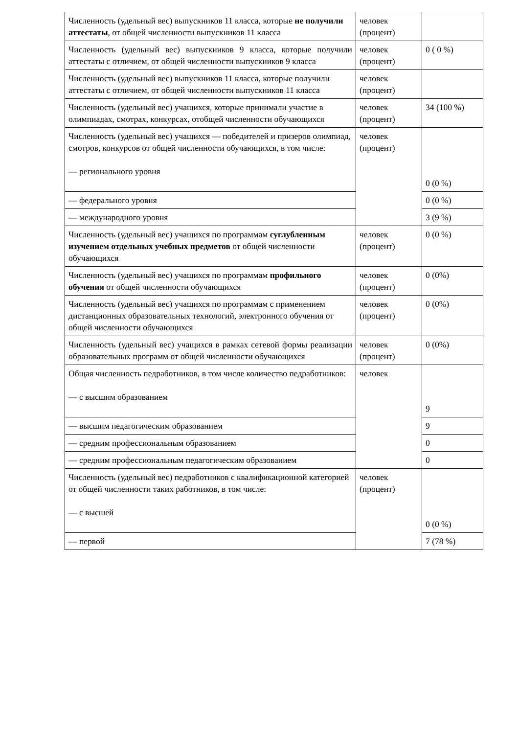| Численность (удельный вес) выпускников 11 класса, которые не получили аттестаты , от общей численности выпускников 11 класса | человек (процент) | |
| Численность (удельный вес) выпускников 9 класса, которые получили аттестаты с отличием, от общей численности выпускников 9 класса | человек (процент) | 0 ( 0 %) |
| Численность (удельный вес) выпускников 11 класса, которые получили аттестаты с отличием, от общей численности выпускников 11 класса | человек (процент) | |
| Численность (удельный вес) учащихся, которые принимали участие в олимпиадах, смотрах, конкурсах, отобщей численности обучающихся | человек (процент) | 34 (100 %) |
| Численность (удельный вес) учащихся — победителей и призеров олимпиад, смотров, конкурсов от общей численности обучающихся, в том числе: — регионального уровня | человек (процент) | 0 (0 %) |
| — федерального уровня | | 0 (0 %) |
| — международного уровня | | 3 (9 %) |
| Численность (удельный вес) учащихся по программам суглубленным изучением отдельных учебных предметов от общей численности обучающихся | человек (процент) | 0 (0 %) |
| Численность (удельный вес) учащихся по программам профильного обучения от общей численности обучающихся | человек (процент) | 0 (0%) |
| Численность (удельный вес) учащихся по программам с применением дистанционных образовательных технологий, электронного обучения от общей численности обучающихся | человек (процент) | 0 (0%) |
| Численность (удельный вес) учащихся в рамках сетевой формы реализации образовательных программ от общей численности обучающихся | человек (процент) | 0 (0%) |
| Общая численность педработников, в том числе количество педработников: — с высшим образованием | человек | 9 |
| — высшим педагогическим образованием | | 9 |
| — средним профессиональным образованием | | 0 |
| — средним профессиональным педагогическим образованием | | 0 |
| Численность (удельный вес) педработников с квалификационной категорией от общей численности таких работников, в том числе: — с высшей | человек (процент) | 0 (0 %) |
| — первой | | 7 (78 %) |